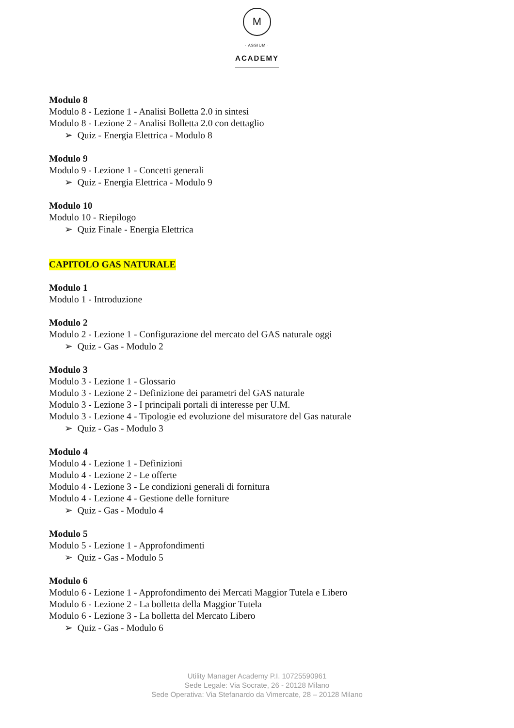M
· ASSIUM ·
ACADEMY
Modulo 8
Modulo 8 - Lezione 1 - Analisi Bolletta 2.0 in sintesi
Modulo 8 - Lezione 2 - Analisi Bolletta 2.0 con dettaglio
➢ Quiz - Energia Elettrica - Modulo 8
Modulo 9
Modulo 9 - Lezione 1 - Concetti generali
➢ Quiz - Energia Elettrica - Modulo 9
Modulo 10
Modulo 10 - Riepilogo
➢ Quiz Finale - Energia Elettrica
CAPITOLO GAS NATURALE
Modulo 1
Modulo 1 - Introduzione
Modulo 2
Modulo 2 - Lezione 1 - Configurazione del mercato del GAS naturale oggi
➢ Quiz - Gas - Modulo 2
Modulo 3
Modulo 3 - Lezione 1 - Glossario
Modulo 3 - Lezione 2 - Definizione dei parametri del GAS naturale
Modulo 3 - Lezione 3 - I principali portali di interesse per U.M.
Modulo 3 - Lezione 4 - Tipologie ed evoluzione del misuratore del Gas naturale
➢ Quiz - Gas - Modulo 3
Modulo 4
Modulo 4 - Lezione 1 - Definizioni
Modulo 4 - Lezione 2 - Le offerte
Modulo 4 - Lezione 3 - Le condizioni generali di fornitura
Modulo 4 - Lezione 4 - Gestione delle forniture
➢ Quiz - Gas - Modulo 4
Modulo 5
Modulo 5 - Lezione 1 - Approfondimenti
➢ Quiz - Gas - Modulo 5
Modulo 6
Modulo 6 - Lezione 1 - Approfondimento dei Mercati Maggior Tutela e Libero
Modulo 6 - Lezione 2 - La bolletta della Maggior Tutela
Modulo 6 - Lezione 3 - La bolletta del Mercato Libero
➢ Quiz - Gas - Modulo 6
Utility Manager Academy P.I. 10725590961
Sede Legale: Via Socrate, 26 - 20128 Milano
Sede Operativa: Via Stefanardo da Vimercate, 28 – 20128 Milano